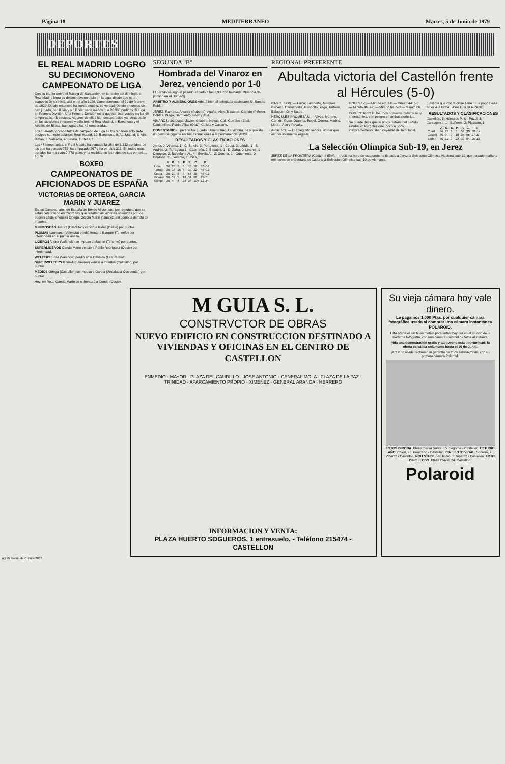Página 18 MEDITERRANEO Martes, 5 de Junio de 1979
DEPORTES
EL REAL MADRID LOGRO SU DECIMONOVENO CAMPEONATO DE LIGA
Con su triunfo sobre el Rácing de Santander, en la noche del domingo, el Real Madrid logra su décimonoveno título en la Liga, desde que esta competición se inició, allá en el año 1929. Concretamente, el 10 de febrero de 1929. Desde entonces ha llovido mucho, es verdad. Desde entonces se han jugado, con lluvia y sin lluvia, nada menos que 20.398 partidos de Liga en Primera División. Una Primera División en la que han intervenido en las 48 temporadas, 45 equipos. Algunos de ellos han desaparecido ya, otros están en las divisiones inferiores y sólo tres, el Real Madrid, el Barcelona y el Athlétic de Bilbao, han jugado las 48 temporadas.
Los cuarenta y ocho títulos de campeón de Liga se los reparten sólo siete equipos con este balance: Real Madrid, 19. Barcelona, 9. Atl. Madrid, 8. Athl. Bilbao, 6. Valencia, 4. Sevilla, 1. Betis, 1.
Las 48 temporadas, el Real Madrid ha sumado la cifra de 1.332 partidos, de los que ha ganado 752, ha empatado 267 y ha perdido 313. En todos esos partidos ha marcado 2.878 goles y ha recibido en las redes de sus porterías, 1.676.
BOXEO
CAMPEONATOS DE AFICIONADOS DE ESPAÑA
VICTORIAS DE ORTEGA, GARCIA MARIN Y JUAREZ
En los Campeonatos de España de Boxeo Aficionado, por regiones, que se están celebrando en Cádiz hay que resaltar las victorias obtenidas por los púgiles castellonenses Ortega, García Marín y Juárez, así como la derrota de Infantes.
MINIMOSCAS Juárez (Castellón) venció a Isidro (Oeste) por puntos.
PLUMAS Laureano (Valencia) perdió frente a Barquín (Tenerife) por inferioridad en el primer asalto.
LIGEROS Víctor (Valencia) se impuso a Machín (Tenerife) por puntos.
SUPERLIGEROS García Marín venció a Pablo Rodríguez (Oeste) por inferioridad.
WELTERS Sosa (Valencia) perdió ante Osvaldo (Las Palmas).
SUPERWELTERS Gómez (Baleares) venció a Infantes (Castellón) por puntos.
MEDIOS Ortega (Castellón) se impuso a García (Andalucía Occidental) por puntos.
Hoy, en Rota, García Marín se enfrentará a Conde (Oeste).
SEGUNDA "B"
Hombrada del Vinaroz en Jerez, venciendo por 1-0
El partido se jugó el pasado sábado a las 7,30, con bastante afluencia de público en el Domecq.
ARBITRO Y ALINEACIONES Arbitró bien el colegiado castellano Sr. Santos Rubio.
JEREZ: Ramírez, Alvarez (Roberto), Acuña, Alex, Trasante, Garrido (Piñero), Doblas, Diego, Sarmiento, Félix y Javi.
VINAROZ: Usubiaga, Javier, Gilabert, Navas, Coll, Corrales (Sos), Causonilles, Riado, Alias (Díaz), Calsita y Casiano.
COMENTARIO El partido fue jugado a buen ritmo. La victoria, ha supuesto un paso de gigante en sus aspiraciones a la permanencia. ANGEL
RESULTADOS Y CLASIFICACIONES
Jerez, 0; Vinaroz, 1 · C. Sotelo, 2; Portuense, 1 · Ceuta, 3; Lérida, 1 · S. Andrés, 3; Tarragona 1 · Cacereño, 2; Badajoz, 1 · D. Zafra, 0; Linares, 1 · Olímpico, 2; Barcelona At., 4 · Sevilla At., 2; Gerona, 1 · Onteniente, 0; Córdoba, 2 · Levante, 1; Ibiza, 0
| | J. | G. | E. | P. | F. | C. | P. |
| --- | --- | --- | --- | --- | --- | --- | --- |
| Leva. | 36 | 23 | 7 | 6 | 79 | 19 | 53+17 |
| Tarrag. | 36 | 16 | 16 | 4 | 38 | 22 | 48+12 |
| Ceuta | 36 | 20 | 8 | 8 | 56 | 38 | 48+12 |
| Vinaroz | 36 | 12 | 5 | 19 | 51 | 68 | 29-7 |
| Olimpl. | 36 | 4 | 4 | 28 | 36 | 104 | 12-24 |
REGIONAL PREFERENTE
Abultada victoria del Castellón frente al Hércules (5-0)
CASTELLON. — Falcó; Lamberto, Marqués, Cerveró, Carlos Valls, Gandolfo, Yago, Tortosa, Balaguer, Gil y Saura.
HERCULES PROMESAS. — Vives, Moreno, Carrión, Ruso, Juanma, Rogel, Guerra, Madrid, Lloret, Vicó y Royalty.
ARBITRO. — El colegiado señor Escobar que estuvo solamente regular.
GOLES 1-0.— Minuto 40. 2-0.— Minuto 44. 3-0.— Minuto 46. 4-0.— Minuto 69. 5-0.— Minuto 86.
COMENTARIO Hubo unos primeros instante muy interesantes, con peligro en ambas porterías.
Se puede decir que lo único historia del partido estaba en los goles que, poco a poco, inexorablemente, iban cayendo del lado local.
¡Lástima que con la clase tiene no le ponga más ardor a la lucha!. José Luis SERRANO
RESULTADOS Y CLASIFICACIONES
Castellón, 5; Hércules P., 0 · Puzol, 3; Carcagente, 1 · Bañeres, 2; Picasent, 1
| | J. | G. | E. | P. | F. | C. | P. |
| --- | --- | --- | --- | --- | --- | --- | --- |
| Cuart | 36 | 23 | 6 | 8 | 58 | 30 | 50+14 |
| Castell. | 36 | 9 | 9 | 18 | 35 | 55 | 27-11 |
| Bañer. | 36 | 11 | 3 | 22 | 33 | 64 | 25-13 |
La Selección Olímpica Sub-19, en Jerez
JEREZ DE LA FRONTERA (Cádiz), 4 (Efe). — A última hora de esta tarde ha llegado a Jerez la Selección Olímpica Nacional sub-19, que pasado mañana miércoles se enfrentará en Cádiz a la Selección Olímpica sub-19 de Alemania.
M GUIA S. L.
CONSTRVCTOR DE OBRAS
NUEVO EDIFICIO EN CONSTRUCCION DESTINADO A VIVIENDAS Y OFICINAS EN EL CENTRO DE CASTELLON
ENMEDIO · MAYOR · PLAZA DEL CAUDILLO · JOSE ANTONIO · GENERAL MOLA · PLAZA DE LA PAZ · TRINIDAD · APARCAMIENTO PROPIO · XIMENEZ · GENERAL ARANDA · HERRERO
INFORMACION Y VENTA:
PLAZA HUERTO SOGUEROS, 1 entresuelo, - Teléfono 215474 - CASTELLON
Su vieja cámara hoy vale dinero.
Le pagamos 1.000 Ptas. por cualquier cámara fotográfica usada al comprar una cámara instantánea POLAROID.
Esta oferta es un buen motivo para entrar hoy día en el mundo de la moderna fotografía, con una cámara Polaroid de fotos al instante.
Pida una demostración gratis y aproveche esta oportunidad: la oferta es válida solamente hasta el 30 de Junio.
¡Ah! y no olvide reclamar su garantía de fotos satisfactorias, con su primera cámara Polaroid.
FOTOS GIRONA. Plaza Cueva Santa, 15. Segorbe - Castellón. ESTUDIO AÑO. Colón, 26. Benicarló - Castellón. CINE FOTO VIDAL. Socorro, 7. Vinaroz - Castellón. NOU STUDI. San Isidro, 7. Vinaroz - Castellón. FOTO CINE LLEDO. Plaza Clavel, 24. Castellón.
Polaroid
(c) Ministerio de Cultura 2007